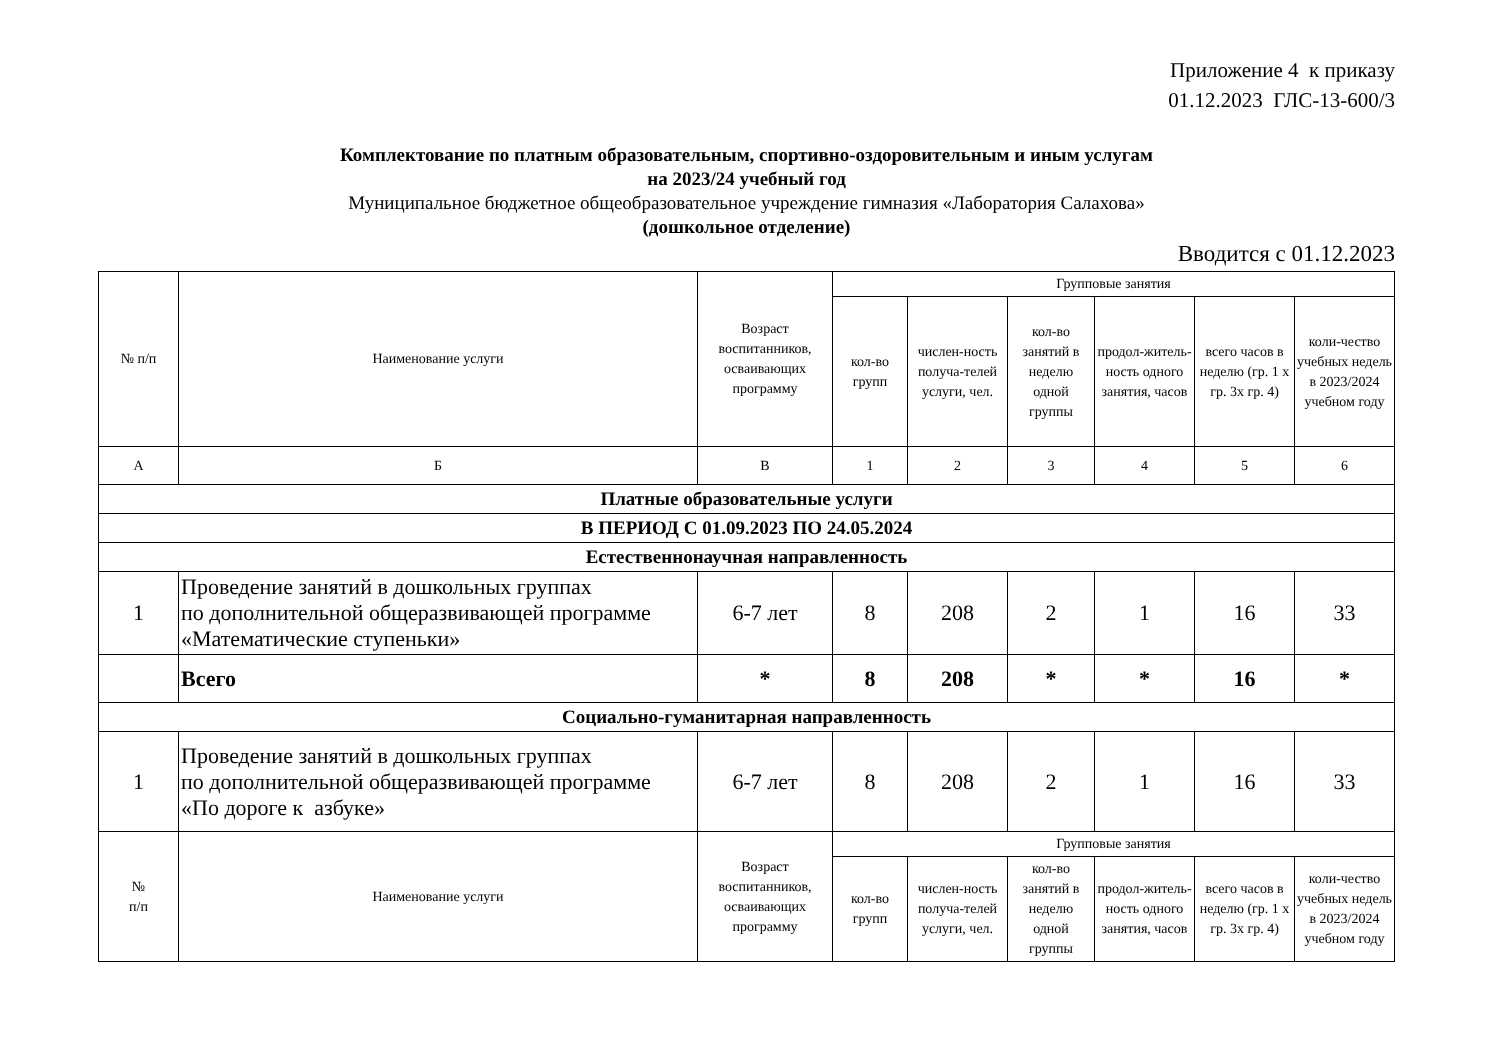Приложение 4 к приказу
01.12.2023 ГЛС-13-600/3
Комплектование по платным образовательным, спортивно-оздоровительным и иным услугам
на 2023/24 учебный год
Муниципальное бюджетное общеобразовательное учреждение гимназия «Лаборатория Салахова»
(дошкольное отделение)
Вводится с 01.12.2023
| № п/п | Наименование услуги | Возраст воспитанников, осваивающих программу | Групповые занятия | | | | | |
| --- | --- | --- | --- | --- | --- | --- | --- | --- |
| | | | кол-во групп | числен-ность получа-телей услуги, чел. | кол-во занятий в неделю одной группы | продол-житель-ность одного занятия, часов | всего часов в неделю (гр. 1 х гр. 3х гр. 4) | коли-чество учебных недель в 2023/2024 учебном году |
| А | Б | В | 1 | 2 | 3 | 4 | 5 | 6 |
| Платные образовательные услуги | | | | | | | | |
| В ПЕРИОД С 01.09.2023 ПО 24.05.2024 | | | | | | | | |
| Естественнонаучная направленность | | | | | | | | |
| 1 | Проведение занятий в дошкольных группах по дополнительной общеразвивающей программе «Математические ступеньки» | 6-7 лет | 8 | 208 | 2 | 1 | 16 | 33 |
| | Всего | * | 8 | 208 | * | * | 16 | * |
| Социально-гуманитарная направленность | | | | | | | | |
| 1 | Проведение занятий в дошкольных группах по дополнительной общеразвивающей программе «По дороге к азбуке» | 6-7 лет | 8 | 208 | 2 | 1 | 16 | 33 |
| № п/п | Наименование услуги | Возраст воспитанников, осваивающих программу | Групповые занятия | | | | | |
| | | | кол-во групп | числен-ность получа-телей услуги, чел. | кол-во занятий в неделю одной группы | продол-житель-ность одного занятия, часов | всего часов в неделю (гр. 1 х гр. 3х гр. 4) | коли-чество учебных недель в 2023/2024 учебном году |